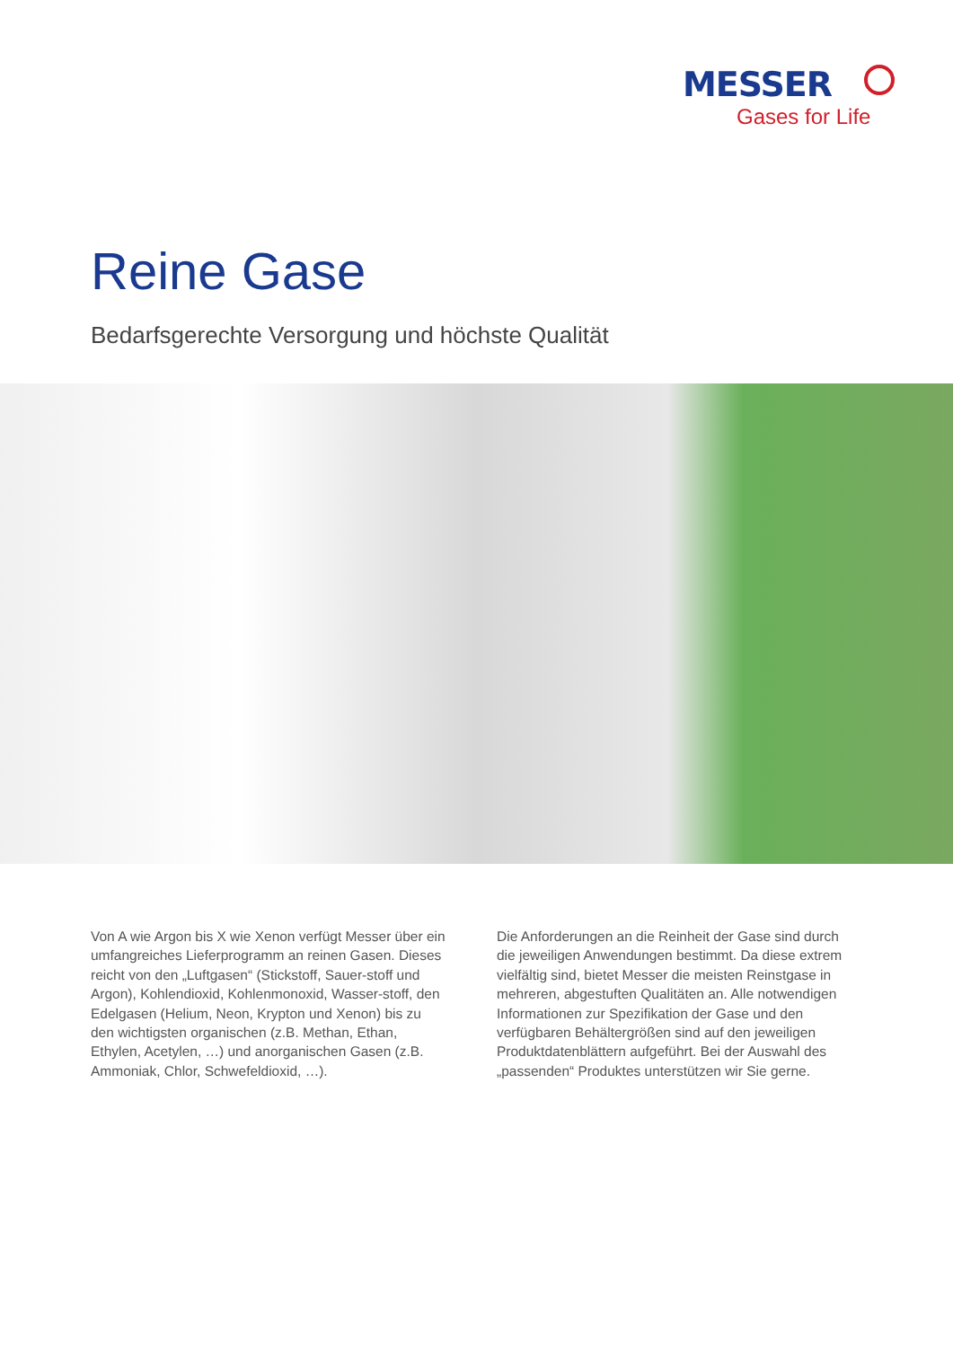MESSER
Gases for Life
Reine Gase
Bedarfsgerechte Versorgung und höchste Qualität
Von A wie Argon bis X wie Xenon verfügt Messer über ein umfangreiches Lieferprogramm an reinen Gasen. Dieses reicht von den „Luftgasen“ (Stickstoff, Sauer-stoff und Argon), Kohlendioxid, Kohlenmonoxid, Wasser-stoff, den Edelgasen (Helium, Neon, Krypton und Xenon) bis zu den wichtigsten organischen (z.B. Methan, Ethan, Ethylen, Acetylen, …) und anorganischen Gasen (z.B. Ammoniak, Chlor, Schwefeldioxid, …).
Die Anforderungen an die Reinheit der Gase sind durch die jeweiligen Anwendungen bestimmt. Da diese extrem vielfältig sind, bietet Messer die meisten Reinstgase in mehreren, abgestuften Qualitäten an. Alle notwendigen Informationen zur Spezifikation der Gase und den verfügbaren Behältergrößen sind auf den jeweiligen Produktdatenblättern aufgeführt. Bei der Auswahl des „passenden“ Produktes unterstützen wir Sie gerne.